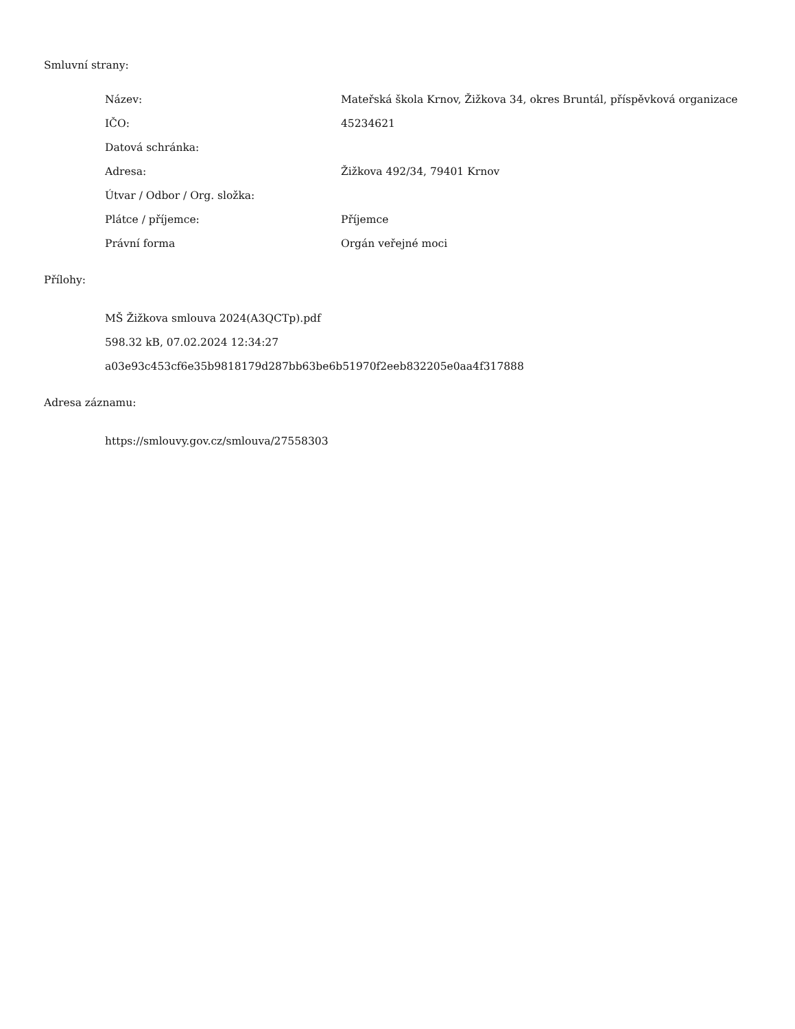Smluvní strany:
| Název: | Mateřská škola Krnov, Žižkova 34, okres Bruntál, příspěvková organizace |
| IČO: | 45234621 |
| Datová schránka: | |
| Adresa: | Žižkova 492/34, 79401 Krnov |
| Útvar / Odbor / Org. složka: | |
| Plátce / příjemce: | Příjemce |
| Právní forma | Orgán veřejné moci |
Přílohy:
MŠ Žižkova smlouva 2024(A3QCTp).pdf
598.32 kB, 07.02.2024 12:34:27
a03e93c453cf6e35b9818179d287bb63be6b51970f2eeb832205e0aa4f317888
Adresa záznamu:
https://smlouvy.gov.cz/smlouva/27558303